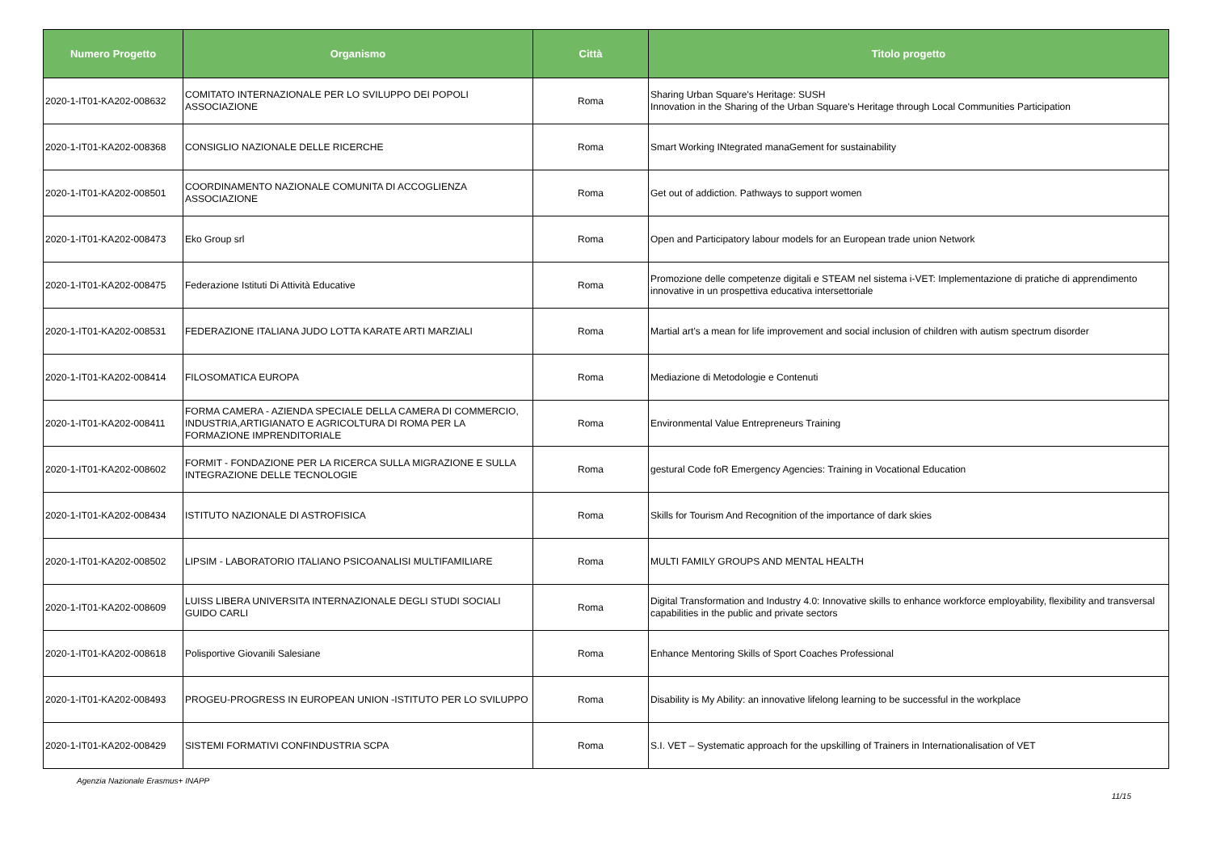| Numero Progetto | Organismo | Città | Titolo progetto |
| --- | --- | --- | --- |
| 2020-1-IT01-KA202-008632 | COMITATO INTERNAZIONALE PER LO SVILUPPO DEI POPOLI ASSOCIAZIONE | Roma | Sharing Urban Square's Heritage: SUSH Innovation in the Sharing of the Urban Square's Heritage through Local Communities Participation |
| 2020-1-IT01-KA202-008368 | CONSIGLIO NAZIONALE DELLE RICERCHE | Roma | Smart Working INtegrated manaGement for sustainability |
| 2020-1-IT01-KA202-008501 | COORDINAMENTO NAZIONALE COMUNITA DI ACCOGLIENZA ASSOCIAZIONE | Roma | Get out of addiction. Pathways to support women |
| 2020-1-IT01-KA202-008473 | Eko Group srl | Roma | Open and Participatory labour models for an European trade union Network |
| 2020-1-IT01-KA202-008475 | Federazione Istituti Di Attività Educative | Roma | Promozione delle competenze digitali e STEAM nel sistema i-VET: Implementazione di pratiche di apprendimento innovative in un prospettiva educativa intersettoriale |
| 2020-1-IT01-KA202-008531 | FEDERAZIONE ITALIANA JUDO LOTTA KARATE ARTI MARZIALI | Roma | Martial art’s a mean for life improvement and social inclusion of children with autism spectrum disorder |
| 2020-1-IT01-KA202-008414 | FILOSOMATICA EUROPA | Roma | Mediazione di Metodologie e Contenuti |
| 2020-1-IT01-KA202-008411 | FORMA CAMERA - AZIENDA SPECIALE DELLA CAMERA DI COMMERCIO, INDUSTRIA,ARTIGIANATO E AGRICOLTURA DI ROMA PER LA FORMAZIONE IMPRENDITORIALE | Roma | Environmental Value Entrepreneurs Training |
| 2020-1-IT01-KA202-008602 | FORMIT - FONDAZIONE PER LA RICERCA SULLA MIGRAZIONE E SULLA INTEGRAZIONE DELLE TECNOLOGIE | Roma | gestural Code foR Emergency Agencies: Training in Vocational Education |
| 2020-1-IT01-KA202-008434 | ISTITUTO NAZIONALE DI ASTROFISICA | Roma | Skills for Tourism And Recognition of the importance of dark skies |
| 2020-1-IT01-KA202-008502 | LIPSIM - LABORATORIO ITALIANO PSICOANALISI MULTIFAMILIARE | Roma | MULTI FAMILY GROUPS AND MENTAL HEALTH |
| 2020-1-IT01-KA202-008609 | LUISS LIBERA UNIVERSITA INTERNAZIONALE DEGLI STUDI SOCIALI GUIDO CARLI | Roma | Digital Transformation and Industry 4.0: Innovative skills to enhance workforce employability, flexibility and transversal capabilities in the public and private sectors |
| 2020-1-IT01-KA202-008618 | Polisportive Giovanili Salesiane | Roma | Enhance Mentoring Skills of Sport Coaches Professional |
| 2020-1-IT01-KA202-008493 | PROGEU-PROGRESS IN EUROPEAN UNION -ISTITUTO PER LO SVILUPPO | Roma | Disability is My Ability: an innovative lifelong learning to be successful in the workplace |
| 2020-1-IT01-KA202-008429 | SISTEMI FORMATIVI CONFINDUSTRIA SCPA | Roma | S.I. VET – Systematic approach for the upskilling of Trainers in Internationalisation of VET |
Agenzia Nazionale Erasmus+ INAPP
11/15